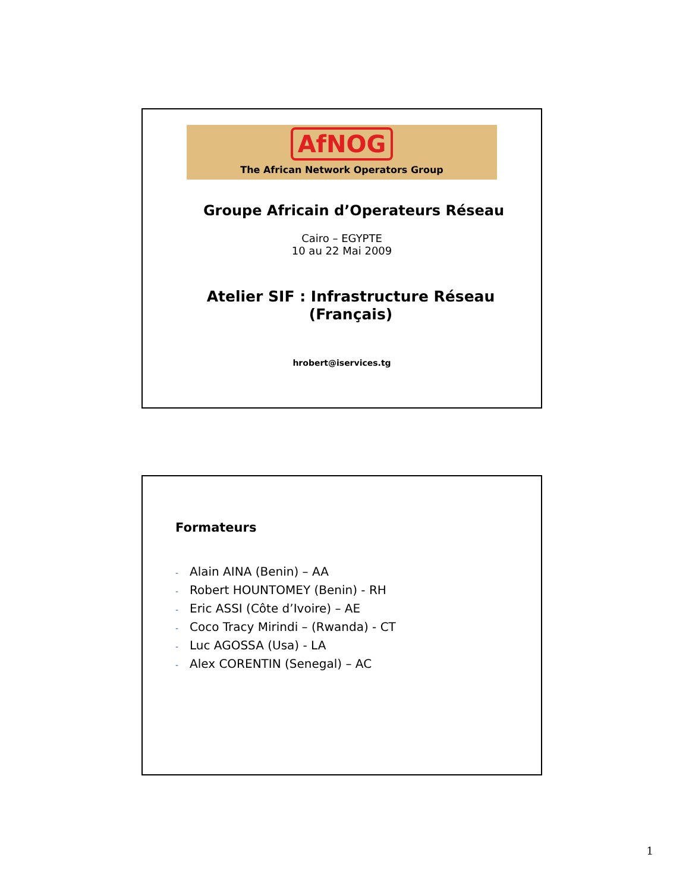AfNOG
The African Network Operators Group
Groupe Africain d’Operateurs Réseau
Cairo – EGYPTE
10 au 22 Mai 2009
Atelier SIF : Infrastructure Réseau
(Français)
hrobert@iservices.tg
Formateurs
- Alain AINA (Benin) – AA
- Robert HOUNTOMEY (Benin) - RH
- Eric ASSI (Côte d’Ivoire) – AE
- Coco Tracy Mirindi – (Rwanda) - CT
- Luc AGOSSA (Usa) - LA
- Alex CORENTIN (Senegal) – AC
1